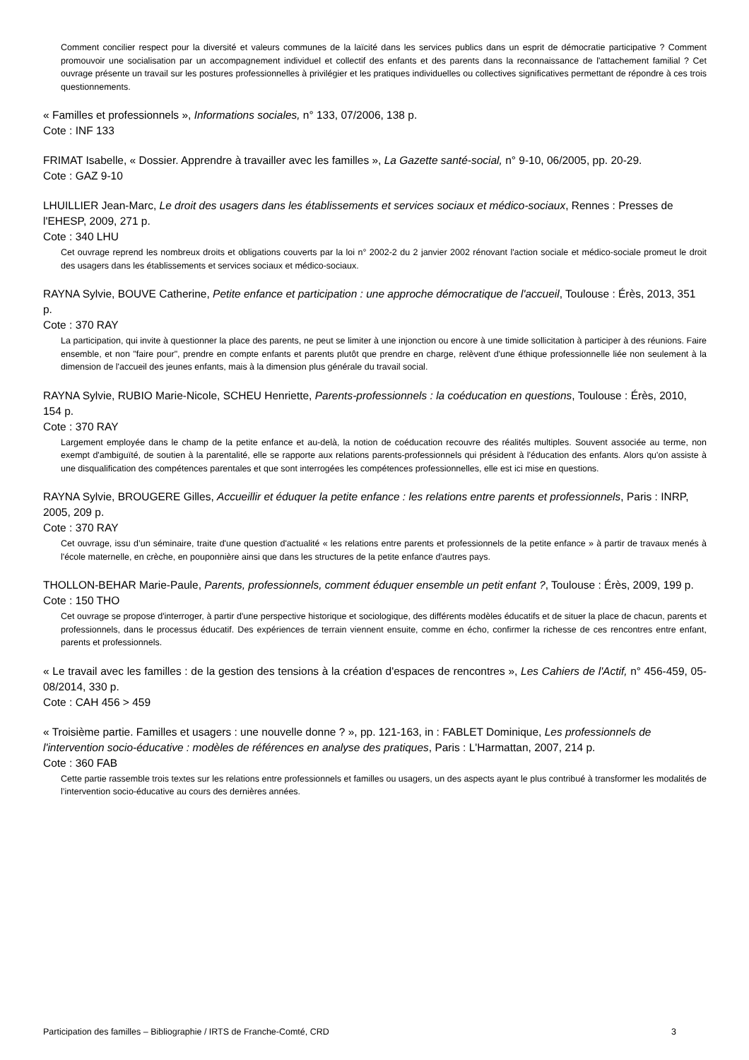Comment concilier respect pour la diversité et valeurs communes de la laïcité dans les services publics dans un esprit de démocratie participative ? Comment promouvoir une socialisation par un accompagnement individuel et collectif des enfants et des parents dans la reconnaissance de l'attachement familial ? Cet ouvrage présente un travail sur les postures professionnelles à privilégier et les pratiques individuelles ou collectives significatives permettant de répondre à ces trois questionnements.
« Familles et professionnels », Informations sociales, n° 133, 07/2006, 138 p.
Cote : INF 133
FRIMAT Isabelle, « Dossier. Apprendre à travailler avec les familles », La Gazette santé-social, n° 9-10, 06/2005, pp. 20-29.
Cote : GAZ 9-10
LHUILLIER Jean-Marc, Le droit des usagers dans les établissements et services sociaux et médico-sociaux, Rennes : Presses de l'EHESP, 2009, 271 p.
Cote : 340 LHU
Cet ouvrage reprend les nombreux droits et obligations couverts par la loi n° 2002-2 du 2 janvier 2002 rénovant l'action sociale et médico-sociale promeut le droit des usagers dans les établissements et services sociaux et médico-sociaux.
RAYNA Sylvie, BOUVE Catherine, Petite enfance et participation : une approche démocratique de l'accueil, Toulouse : Érès, 2013, 351 p.
Cote : 370 RAY
La participation, qui invite à questionner la place des parents, ne peut se limiter à une injonction ou encore à une timide sollicitation à participer à des réunions. Faire ensemble, et non "faire pour", prendre en compte enfants et parents plutôt que prendre en charge, relèvent d'une éthique professionnelle liée non seulement à la dimension de l'accueil des jeunes enfants, mais à la dimension plus générale du travail social.
RAYNA Sylvie, RUBIO Marie-Nicole, SCHEU Henriette, Parents-professionnels : la coéducation en questions, Toulouse : Érès, 2010, 154 p.
Cote : 370 RAY
Largement employée dans le champ de la petite enfance et au-delà, la notion de coéducation recouvre des réalités multiples. Souvent associée au terme, non exempt d'ambiguïté, de soutien à la parentalité, elle se rapporte aux relations parents-professionnels qui président à l'éducation des enfants. Alors qu'on assiste à une disqualification des compétences parentales et que sont interrogées les compétences professionnelles, elle est ici mise en questions.
RAYNA Sylvie, BROUGERE Gilles, Accueillir et éduquer la petite enfance : les relations entre parents et professionnels, Paris : INRP, 2005, 209 p.
Cote : 370 RAY
Cet ouvrage, issu d’un séminaire, traite d'une question d'actualité « les relations entre parents et professionnels de la petite enfance » à partir de travaux menés à l'école maternelle, en crèche, en pouponnière ainsi que dans les structures de la petite enfance d'autres pays.
THOLLON-BEHAR Marie-Paule, Parents, professionnels, comment éduquer ensemble un petit enfant ?, Toulouse : Érès, 2009, 199 p.
Cote : 150 THO
Cet ouvrage se propose d'interroger, à partir d'une perspective historique et sociologique, des différents modèles éducatifs et de situer la place de chacun, parents et professionnels, dans le processus éducatif. Des expériences de terrain viennent ensuite, comme en écho, confirmer la richesse de ces rencontres entre enfant, parents et professionnels.
« Le travail avec les familles : de la gestion des tensions à la création d'espaces de rencontres », Les Cahiers de l'Actif, n° 456-459, 05-08/2014, 330 p.
Cote : CAH 456 > 459
« Troisième partie. Familles et usagers : une nouvelle donne ? », pp. 121-163, in : FABLET Dominique, Les professionnels de l'intervention socio-éducative : modèles de références en analyse des pratiques, Paris : L'Harmattan, 2007, 214 p.
Cote : 360 FAB
Cette partie rassemble trois textes sur les relations entre professionnels et familles ou usagers, un des aspects ayant le plus contribué à transformer les modalités de l’intervention socio-éducative au cours des dernières années.
Participation des familles – Bibliographie / IRTS de Franche-Comté, CRD 3